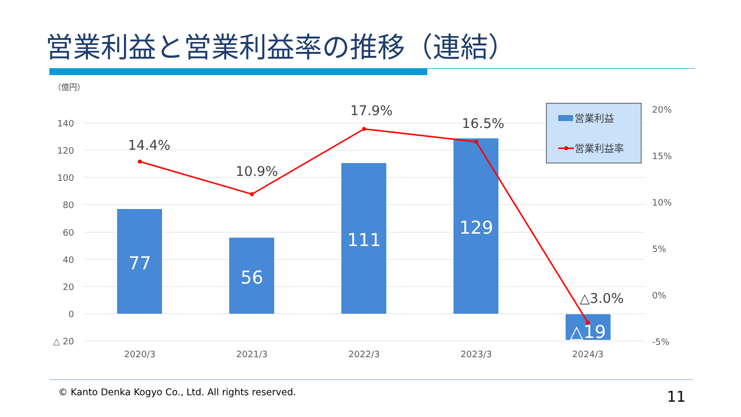営業利益と営業利益率の推移（連結）
（億円）
140
120
100
80
60
40
20
0
△ 20
20%
15%
10%
5%
0%
-5%
77
56
111
129
△19
14.4%
10.9%
17.9%
16.5%
△3.0%
2020/3
2021/3
2022/3
2023/3
2024/3
営業利益
営業利益率
© Kanto Denka Kogyo Co., Ltd. All rights reserved.
11